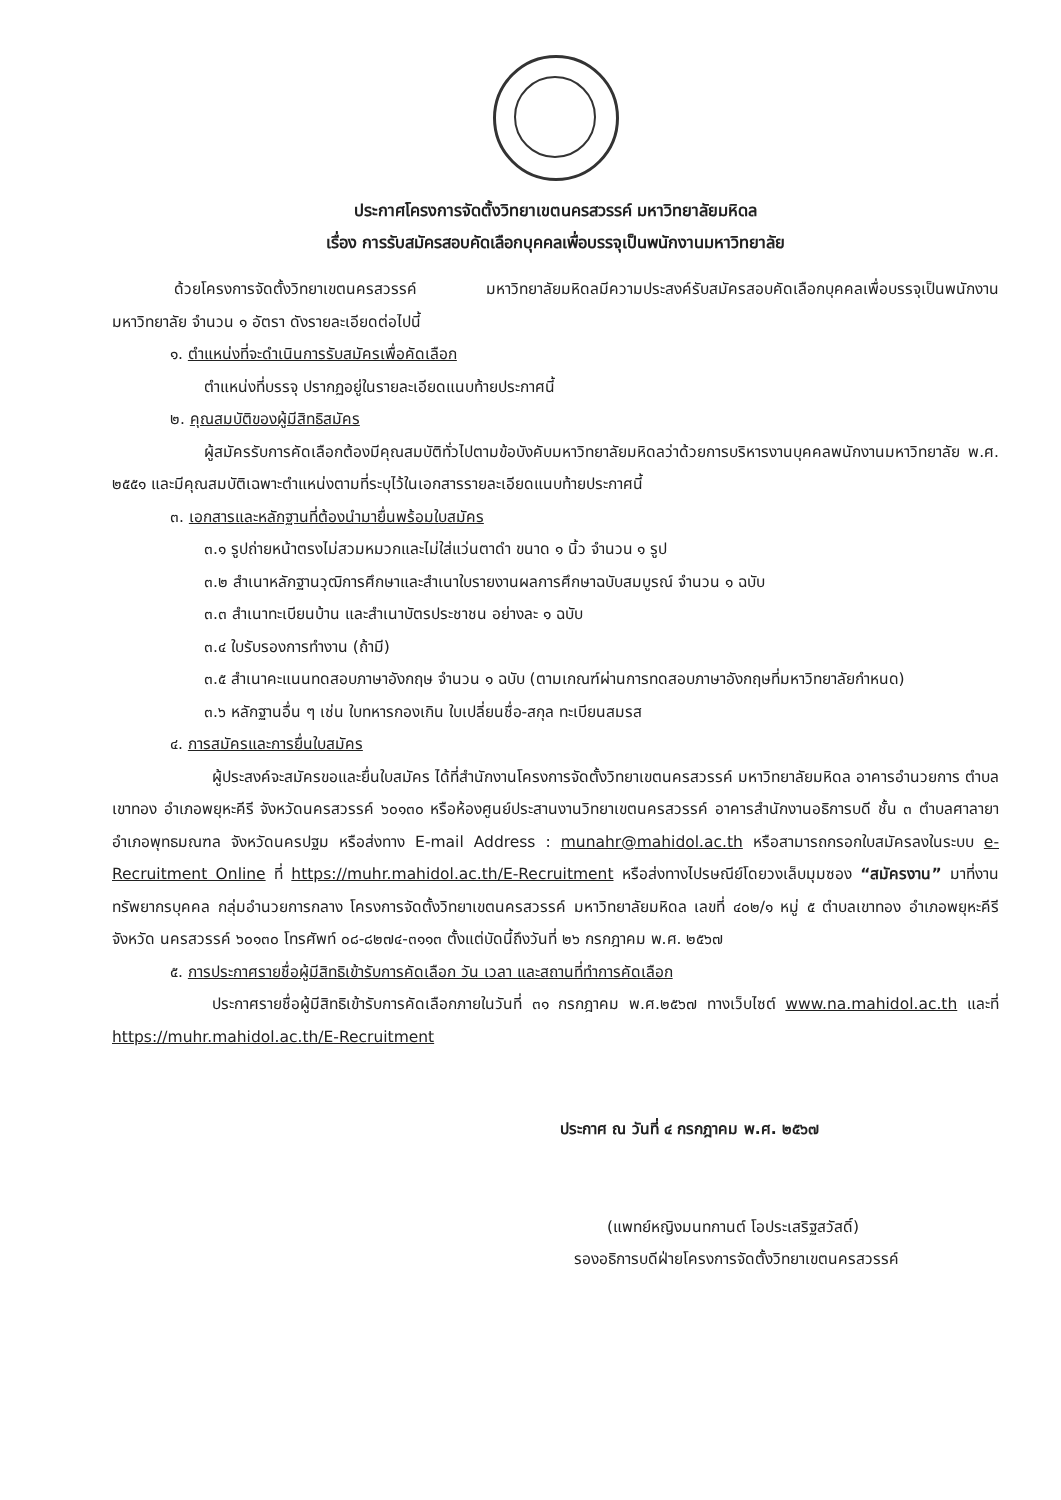ประกาศโครงการจัดตั้งวิทยาเขตนครสวรรค์ มหาวิทยาลัยมหิดล
เรื่อง การรับสมัครสอบคัดเลือกบุคคลเพื่อบรรจุเป็นพนักงานมหาวิทยาลัย
ด้วยโครงการจัดตั้งวิทยาเขตนครสวรรค์ มหาวิทยาลัยมหิดลมีความประสงค์รับสมัครสอบคัดเลือกบุคคลเพื่อบรรจุเป็นพนักงานมหาวิทยาลัย จำนวน ๑ อัตรา ดังรายละเอียดต่อไปนี้
๑. ตำแหน่งที่จะดำเนินการรับสมัครเพื่อคัดเลือก
ตำแหน่งที่บรรจุ ปรากฏอยู่ในรายละเอียดแนบท้ายประกาศนี้
๒. คุณสมบัติของผู้มีสิทธิสมัคร
ผู้สมัครรับการคัดเลือกต้องมีคุณสมบัติทั่วไปตามข้อบังคับมหาวิทยาลัยมหิดลว่าด้วยการบริหารงานบุคคลพนักงานมหาวิทยาลัย พ.ศ. ๒๕๕๑ และมีคุณสมบัติเฉพาะตำแหน่งตามที่ระบุไว้ในเอกสารรายละเอียดแนบท้ายประกาศนี้
๓. เอกสารและหลักฐานที่ต้องนำมายื่นพร้อมใบสมัคร
๓.๑ รูปถ่ายหน้าตรงไม่สวมหมวกและไม่ใส่แว่นตาดำ ขนาด ๑ นิ้ว จำนวน ๑ รูป
๓.๒ สำเนาหลักฐานวุฒิการศึกษาและสำเนาใบรายงานผลการศึกษาฉบับสมบูรณ์ จำนวน ๑ ฉบับ
๓.๓ สำเนาทะเบียนบ้าน และสำเนาบัตรประชาชน อย่างละ ๑ ฉบับ
๓.๔ ใบรับรองการทำงาน (ถ้ามี)
๓.๕ สำเนาคะแนนทดสอบภาษาอังกฤษ จำนวน ๑ ฉบับ (ตามเกณฑ์ผ่านการทดสอบภาษาอังกฤษที่มหาวิทยาลัยกำหนด)
๓.๖ หลักฐานอื่น ๆ เช่น ใบทหารกองเกิน ใบเปลี่ยนชื่อ-สกุล ทะเบียนสมรส
๔. การสมัครและการยื่นใบสมัคร
ผู้ประสงค์จะสมัครขอและยื่นใบสมัคร ได้ที่สำนักงานโครงการจัดตั้งวิทยาเขตนครสวรรค์ มหาวิทยาลัยมหิดล อาคารอำนวยการ ตำบลเขาทอง อำเภอพยุหะคีรี จังหวัดนครสวรรค์ ๖๐๑๓๐ หรือห้องศูนย์ประสานงานวิทยาเขตนครสวรรค์ อาคารสำนักงานอธิการบดี ชั้น ๓ ตำบลศาลายา อำเภอพุทธมณฑล จังหวัดนครปฐม หรือส่งทาง E-mail Address : munahr@mahidol.ac.th หรือสามารถกรอกใบสมัครลงในระบบ e-Recruitment Online ที่ https://muhr.mahidol.ac.th/E-Recruitment หรือส่งทางไปรษณีย์โดยวงเล็บมุมซอง “สมัครงาน” มาที่งานทรัพยากรบุคคล กลุ่มอำนวยการกลาง โครงการจัดตั้งวิทยาเขตนครสวรรค์ มหาวิทยาลัยมหิดล เลขที่ ๔๐๒/๑ หมู่ ๕ ตำบลเขาทอง อำเภอพยุหะคีรี จังหวัด นครสวรรค์ ๖๐๑๓๐ โทรศัพท์ ๐๘-๘๒๗๔-๓๑๑๓ ตั้งแต่บัดนี้ถึงวันที่ ๒๖ กรกฎาคม พ.ศ. ๒๕๖๗
๕. การประกาศรายชื่อผู้มีสิทธิเข้ารับการคัดเลือก วัน เวลา และสถานที่ทำการคัดเลือก
ประกาศรายชื่อผู้มีสิทธิเข้ารับการคัดเลือกภายในวันที่ ๓๑ กรกฎาคม พ.ศ.๒๕๖๗ ทางเว็บไซต์ www.na.mahidol.ac.th และที่ https://muhr.mahidol.ac.th/E-Recruitment
ประกาศ ณ วันที่ ๔ กรกฎาคม พ.ศ. ๒๕๖๗
(แพทย์หญิงมนทกานต์ โอประเสริฐสวัสดิ์)
รองอธิการบดีฝ่ายโครงการจัดตั้งวิทยาเขตนครสวรรค์